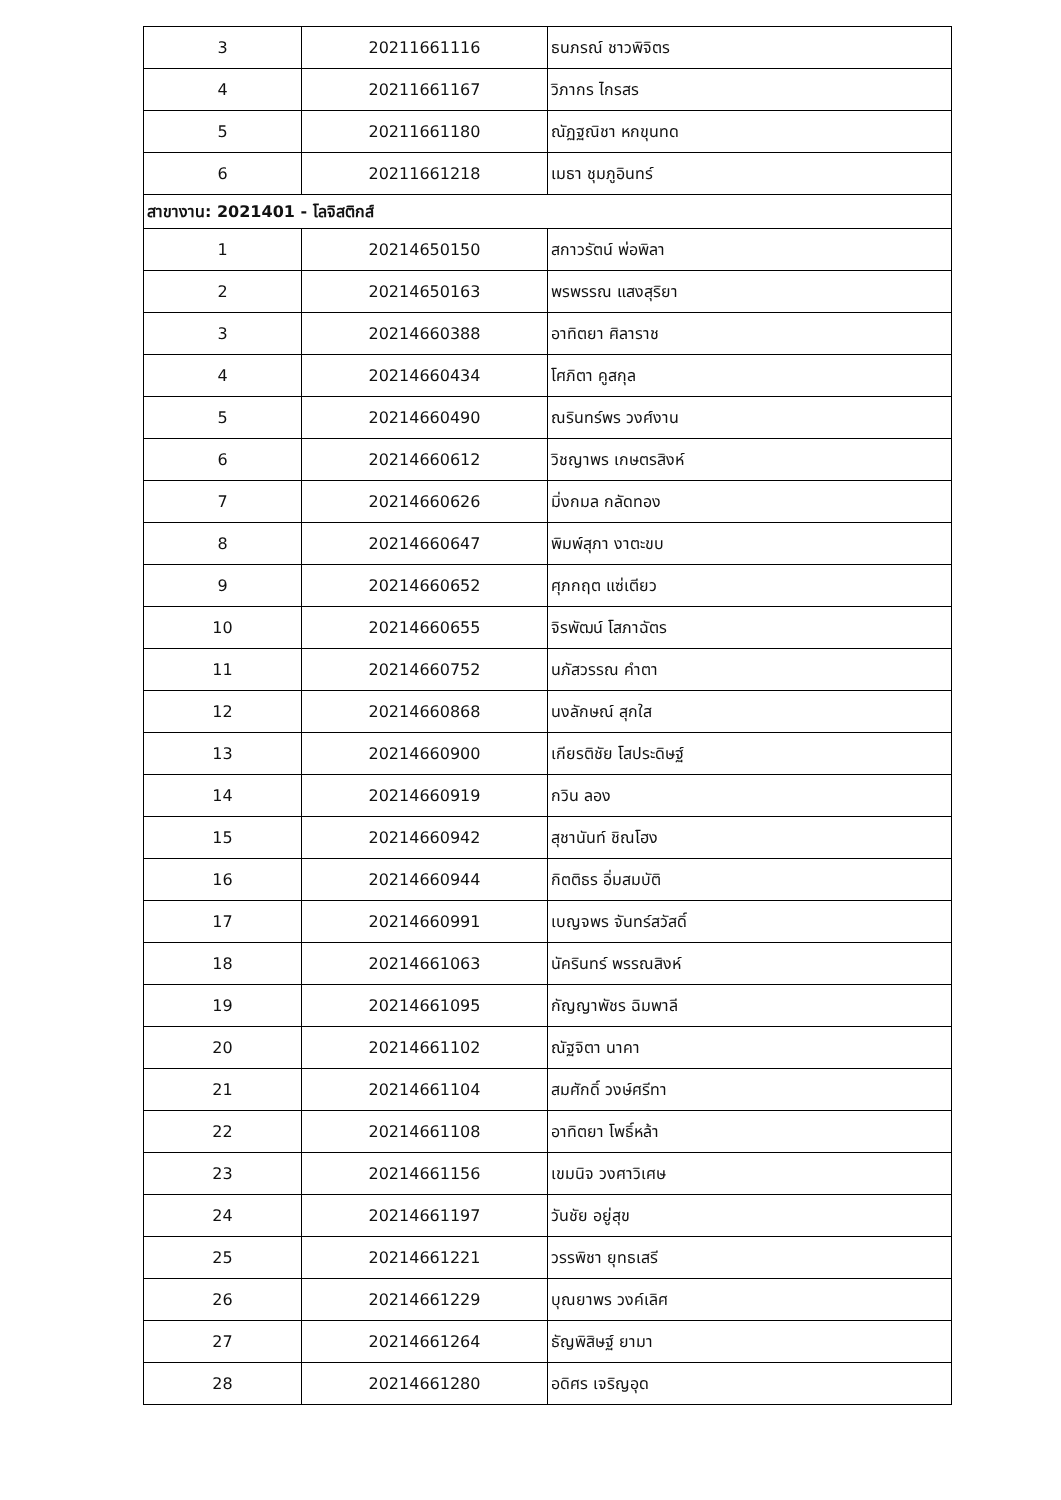| 3 | 20211661116 | ธนภรณ์ ชาวพิจิตร |
| 4 | 20211661167 | วิภากร ไกรสร |
| 5 | 20211661180 | ณัฏฐณิชา หกขุนทด |
| 6 | 20211661218 | เมธา ชุมภูอินทร์ |
| สาขางาน: 2021401 - โลจิสติกส์ | | |
| 1 | 20214650150 | สกาวรัตน์ พ่อพิลา |
| 2 | 20214650163 | พรพรรณ แสงสุริยา |
| 3 | 20214660388 | อาทิตยา ศิลาราช |
| 4 | 20214660434 | โศภิตา คูสกุล |
| 5 | 20214660490 | ณรินทร์พร วงศ์งาน |
| 6 | 20214660612 | วิชญาพร เกษตรสิงห์ |
| 7 | 20214660626 | มิ่งกมล กลัดทอง |
| 8 | 20214660647 | พิมพ์สุภา งาตะขบ |
| 9 | 20214660652 | ศุภกฤต แซ่เตียว |
| 10 | 20214660655 | จิรพัฒน์ โสภาฉัตร |
| 11 | 20214660752 | นภัสวรรณ คำตา |
| 12 | 20214660868 | นงลักษณ์ สุกใส |
| 13 | 20214660900 | เกียรติชัย โสประดิษฐ์ |
| 14 | 20214660919 | กวิน ลอง |
| 15 | 20214660942 | สุชานันท์ ชิณโฮง |
| 16 | 20214660944 | กิตติธร อิ่มสมบัติ |
| 17 | 20214660991 | เบญจพร จันทร์สวัสดิ์ |
| 18 | 20214661063 | นัครินทร์ พรรณสิงห์ |
| 19 | 20214661095 | กัญญาพัชร ฉิมพาลี |
| 20 | 20214661102 | ณัฐจิตา นาคา |
| 21 | 20214661104 | สมศักดิ์ วงษ์ศรีทา |
| 22 | 20214661108 | อาทิตยา โพธิ์หล้า |
| 23 | 20214661156 | เขมนิจ วงศาวิเศษ |
| 24 | 20214661197 | วันชัย อยู่สุข |
| 25 | 20214661221 | วรรพิชา ยุทธเสรี |
| 26 | 20214661229 | บุณยาพร วงค์เลิศ |
| 27 | 20214661264 | ธัญพิสิษฐ์ ยามา |
| 28 | 20214661280 | อดิศร เจริญอุด |